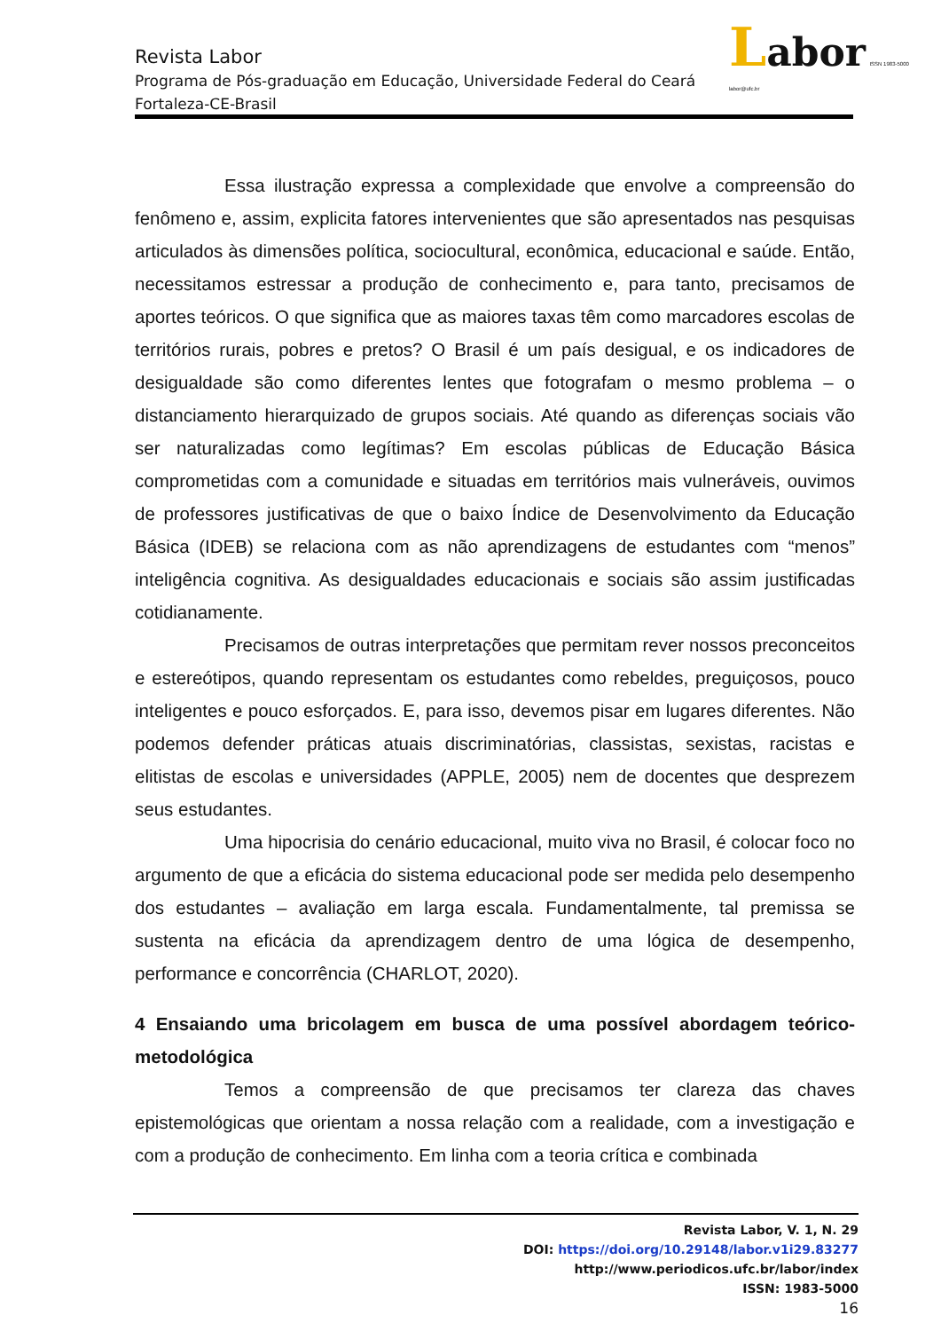Labor ISSN 1983-5000 labor@ufc.br
Revista Labor
Programa de Pós-graduação em Educação, Universidade Federal do Ceará
Fortaleza-CE-Brasil
Essa ilustração expressa a complexidade que envolve a compreensão do fenômeno e, assim, explicita fatores intervenientes que são apresentados nas pesquisas articulados às dimensões política, sociocultural, econômica, educacional e saúde. Então, necessitamos estressar a produção de conhecimento e, para tanto, precisamos de aportes teóricos. O que significa que as maiores taxas têm como marcadores escolas de territórios rurais, pobres e pretos? O Brasil é um país desigual, e os indicadores de desigualdade são como diferentes lentes que fotografam o mesmo problema – o distanciamento hierarquizado de grupos sociais. Até quando as diferenças sociais vão ser naturalizadas como legítimas? Em escolas públicas de Educação Básica comprometidas com a comunidade e situadas em territórios mais vulneráveis, ouvimos de professores justificativas de que o baixo Índice de Desenvolvimento da Educação Básica (IDEB) se relaciona com as não aprendizagens de estudantes com “menos” inteligência cognitiva. As desigualdades educacionais e sociais são assim justificadas cotidianamente.
Precisamos de outras interpretações que permitam rever nossos preconceitos e estereótipos, quando representam os estudantes como rebeldes, preguiçosos, pouco inteligentes e pouco esforçados. E, para isso, devemos pisar em lugares diferentes. Não podemos defender práticas atuais discriminatórias, classistas, sexistas, racistas e elitistas de escolas e universidades (APPLE, 2005) nem de docentes que desprezem seus estudantes.
Uma hipocrisia do cenário educacional, muito viva no Brasil, é colocar foco no argumento de que a eficácia do sistema educacional pode ser medida pelo desempenho dos estudantes – avaliação em larga escala. Fundamentalmente, tal premissa se sustenta na eficácia da aprendizagem dentro de uma lógica de desempenho, performance e concorrência (CHARLOT, 2020).
4 Ensaiando uma bricolagem em busca de uma possível abordagem teórico-metodológica
Temos a compreensão de que precisamos ter clareza das chaves epistemológicas que orientam a nossa relação com a realidade, com a investigação e com a produção de conhecimento. Em linha com a teoria crítica e combinada
Revista Labor, V. 1, N. 29
DOI: https://doi.org/10.29148/labor.v1i29.83277
http://www.periodicos.ufc.br/labor/index
ISSN: 1983-5000
16